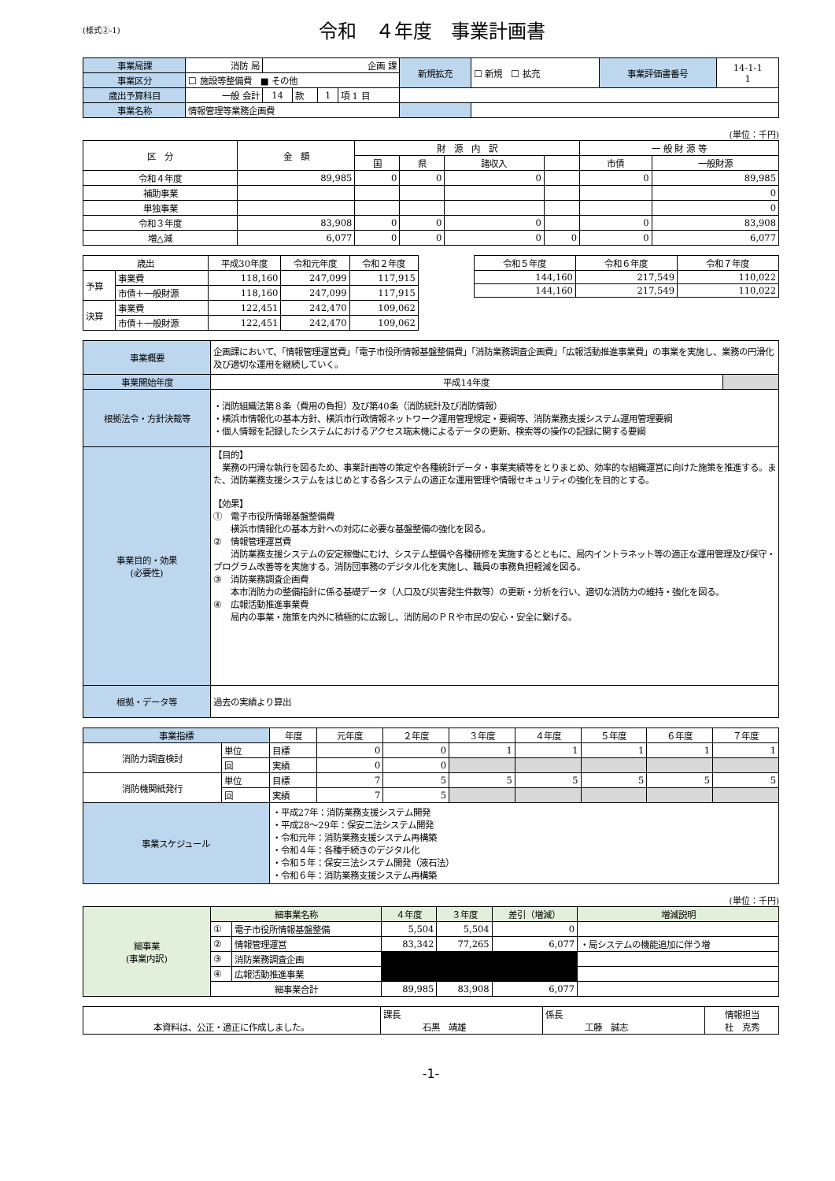(様式②-1)
令和　４年度　事業計画書
| 事業局課 | 消防 局 | 企画 課 | | | | 新規拡充 | ☐ 新規 ☐ 拡充 | 事業評価書番号 | 14-1-1 1 |
| 事業区分 | ☐ 施設等整備費 ■ その他 | | | | | | | | |
| 歳出予算科目 | 一般 会計 | 14 | 款 | 1 | 項 1 目 | | | | |
| 事業名称 | 情報管理等業務企画費 | | | | | | | | |
(単位：千円)
| 区 分 | 金 額 | 財 源 内 訳 | | | | 一 般 財 源 等 | |
| --- | --- | --- | --- | --- | --- | --- | --- |
| | | 国 | 県 | 諸収入 | | 市債 | 一般財源 |
| 令和４年度 | 89,985 | 0 | 0 | 0 | | 0 | 89,985 |
| 補助事業 | | | | | | | 0 |
| 単独事業 | | | | | | | 0 |
| 令和３年度 | 83,908 | 0 | 0 | 0 | | 0 | 83,908 |
| 増△減 | 6,077 | 0 | 0 | 0 | 0 | 0 | 6,077 |
| 歳出 | | 平成30年度 | 令和元年度 | 令和２年度 |
| --- | --- | --- | --- | --- |
| 予算 | 事業費 | 118,160 | 247,099 | 117,915 |
| | 市債＋一般財源 | 118,160 | 247,099 | 117,915 |
| 決算 | 事業費 | 122,451 | 242,470 | 109,062 |
| | 市債＋一般財源 | 122,451 | 242,470 | 109,062 |
| 令和５年度 | 令和６年度 | 令和７年度 |
| --- | --- | --- |
| 144,160 | 217,549 | 110,022 |
| 144,160 | 217,549 | 110,022 |
| 事業概要 | 企画課において、「情報管理運営費」「電子市役所情報基盤整備費」「消防業務調査企画費」「広報活動推進事業費」の事業を実施し、業務の円滑化及び適切な運用を継続していく。 | |
| 事業開始年度 | 平成14年度 | |
| 根拠法令・方針決裁等 | ・消防組織法第８条（費用の負担）及び第40条（消防統計及び消防情報） ・横浜市情報化の基本方針、横浜市行政情報ネットワーク運用管理規定・要綱等、消防業務支援システム運用管理要綱 ・個人情報を記録したシステムにおけるアクセス端末機によるデータの更新、検索等の操作の記録に関する要綱 | |
| 事業目的・効果 (必要性) | 【目的】 業務の円滑な執行を図るため、事業計画等の策定や各種統計データ・事業実績等をとりまとめ、効率的な組織運営に向けた施策を推進する。また、消防業務支援システムをはじめとする各システムの適正な運用管理や情報セキュリティの強化を目的とする。 【効果】 ① 電子市役所情報基盤整備費 横浜市情報化の基本方針への対応に必要な基盤整備の強化を図る。 ② 情報管理運営費 消防業務支援システムの安定稼働にむけ、システム整備や各種研修を実施するとともに、局内イントラネット等の適正な運用管理及び保守・プログラム改善等を実施する。消防団事務のデジタル化を実施し、職員の事務負担軽減を図る。 ③ 消防業務調査企画費 本市消防力の整備指針に係る基礎データ（人口及び災害発生件数等）の更新・分析を行い、適切な消防力の維持・強化を図る。 ④ 広報活動推進事業費 局内の事業・施策を内外に積極的に広報し、消防局のＰＲや市民の安心・安全に繋げる。 | |
| 根拠・データ等 | 過去の実績より算出 | |
| 事業指標 | | 年度 | 元年度 | ２年度 | ３年度 | ４年度 | ５年度 | ６年度 | ７年度 |
| 消防力調査検討 | 単位 | 目標 | 0 | 0 | 1 | 1 | 1 | 1 | 1 |
| | 回 | 実績 | 0 | 0 | | | | | |
| 消防機関紙発行 | 単位 | 目標 | 7 | 5 | 5 | 5 | 5 | 5 | 5 |
| | 回 | 実績 | 7 | 5 | | | | | |
| 事業スケジュール | | ・平成27年：消防業務支援システム開発 ・平成28～29年：保安二法システム開発 ・令和元年：消防業務支援システム再構築 ・令和４年：各種手続きのデジタル化 ・令和５年：保安三法システム開発（液石法） ・令和６年：消防業務支援システム再構築 | | | | | | | |
(単位：千円)
| 細事業 (事業内訳) | 細事業名称 | | ４年度 | ３年度 | 差引（増減） | 増減説明 |
| | ① | 電子市役所情報基盤整備 | 5,504 | 5,504 | 0 | |
| | ② | 情報管理運営 | 83,342 | 77,265 | 6,077 | ・局システムの機能追加に伴う増 |
| | ③ | 消防業務調査企画 | | | | |
| | ④ | 広報活動推進事業 | | | | |
| | 細事業合計 | | 89,985 | 83,908 | 6,077 | |
| 本資料は、公正・適正に作成しました。 | 課長 石黒 靖雄 | 係長 工藤 誠志 | 情報担当 杜 克秀 |
-1-